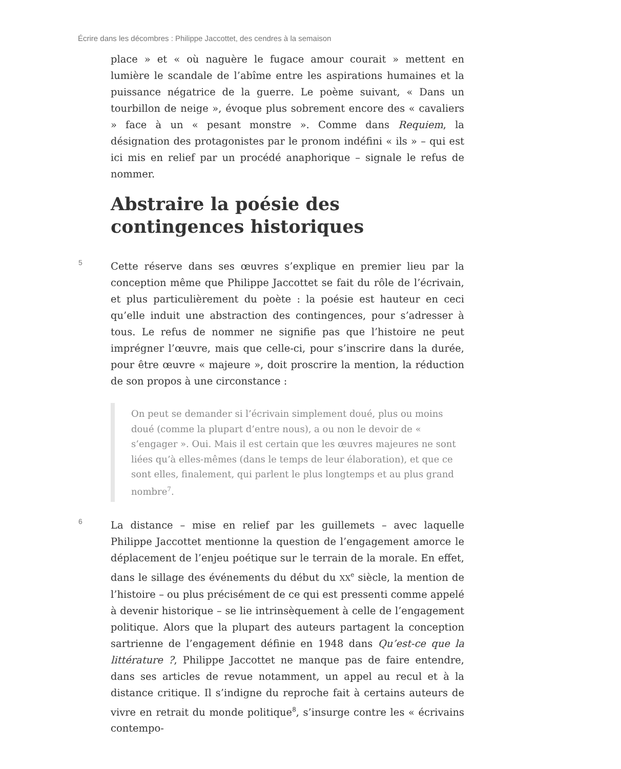Écrire dans les décombres : Philippe Jaccottet, des cendres à la semaison
place » et « où naguère le fugace amour courait » mettent en lumière le scandale de l’abîme entre les aspirations humaines et la puissance négatrice de la guerre. Le poème suivant, « Dans un tourbillon de neige », évoque plus sobrement encore des « cavaliers » face à un « pesant monstre ». Comme dans Requiem, la désignation des protagonistes par le pronom indéfini « ils » – qui est ici mis en relief par un procédé anaphorique – signale le refus de nommer.
Abstraire la poésie des contingences historiques
5
Cette réserve dans ses œuvres s’explique en premier lieu par la conception même que Philippe Jaccottet se fait du rôle de l’écrivain, et plus particulièrement du poète : la poésie est hauteur en ceci qu’elle induit une abstraction des contingences, pour s’adresser à tous. Le refus de nommer ne signifie pas que l’histoire ne peut imprégner l’œuvre, mais que celle-ci, pour s’inscrire dans la durée, pour être œuvre « majeure », doit proscrire la mention, la réduction de son propos à une circonstance :
On peut se demander si l’écrivain simplement doué, plus ou moins doué (comme la plupart d’entre nous), a ou non le devoir de « s’engager ». Oui. Mais il est certain que les œuvres majeures ne sont liées qu’à elles-mêmes (dans le temps de leur élaboration), et que ce sont elles, finalement, qui parlent le plus longtemps et au plus grand nombre<sup>7</sup>.
6
La distance – mise en relief par les guillemets – avec laquelle Philippe Jaccottet mentionne la question de l’engagement amorce le déplacement de l’enjeu poétique sur le terrain de la morale. En effet, dans le sillage des événements du début du XX<sup>e</sup> siècle, la mention de l’histoire – ou plus précisément de ce qui est pressenti comme appelé à devenir historique – se lie intrinsèquement à celle de l’engagement politique. Alors que la plupart des auteurs partagent la conception sartrienne de l’engagement définie en 1948 dans Qu’est-ce que la littérature ?, Philippe Jaccottet ne manque pas de faire entendre, dans ses articles de revue notamment, un appel au recul et à la distance critique. Il s’indigne du reproche fait à certains auteurs de vivre en retrait du monde politique<sup>8</sup>, s’insurge contre les « écrivains contempo-